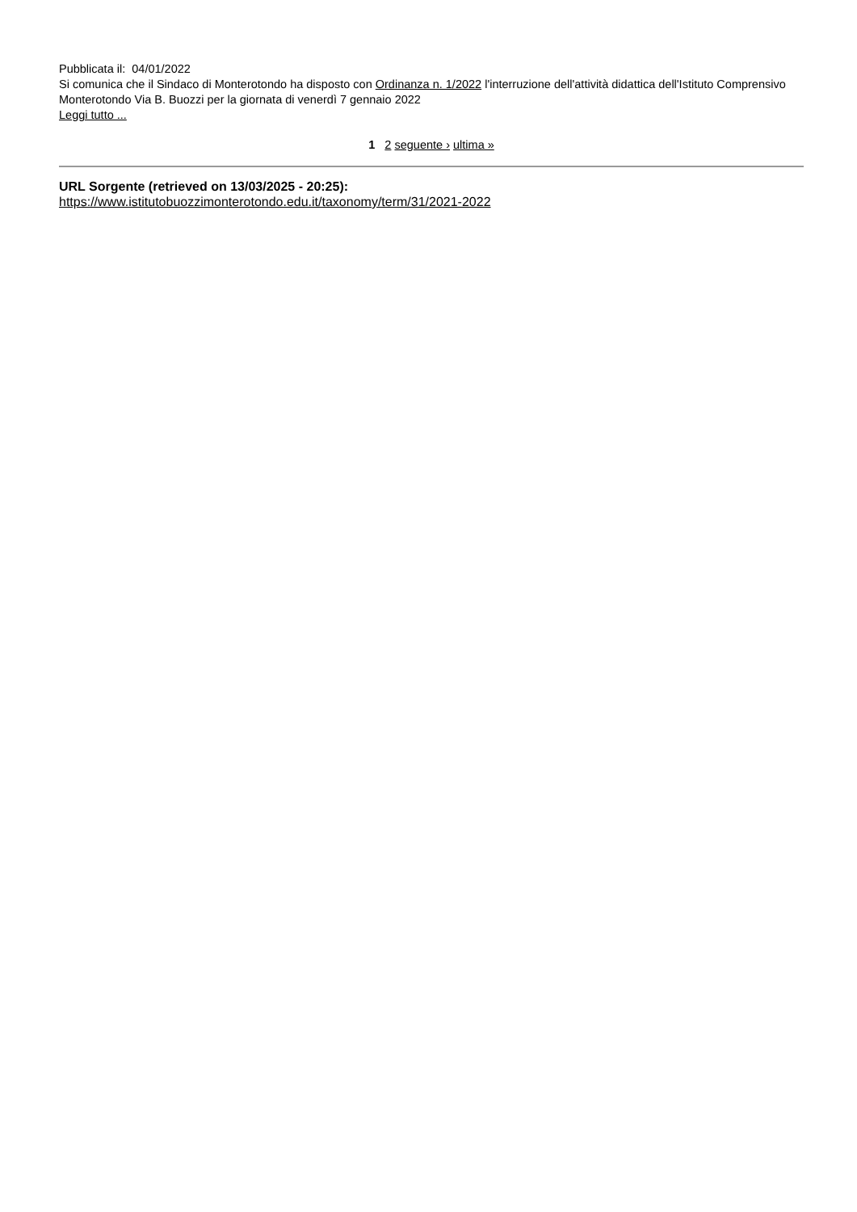Pubblicata il: 04/01/2022
Si comunica che il Sindaco di Monterotondo ha disposto con Ordinanza n. 1/2022 l'interruzione dell'attività didattica dell'Istituto Comprensivo Monterotondo Via B. Buozzi per la giornata di venerdì 7 gennaio 2022
Leggi tutto ...
1 2 seguente › ultima »
URL Sorgente (retrieved on 13/03/2025 - 20:25):
https://www.istitutobuozzimonterotondo.edu.it/taxonomy/term/31/2021-2022